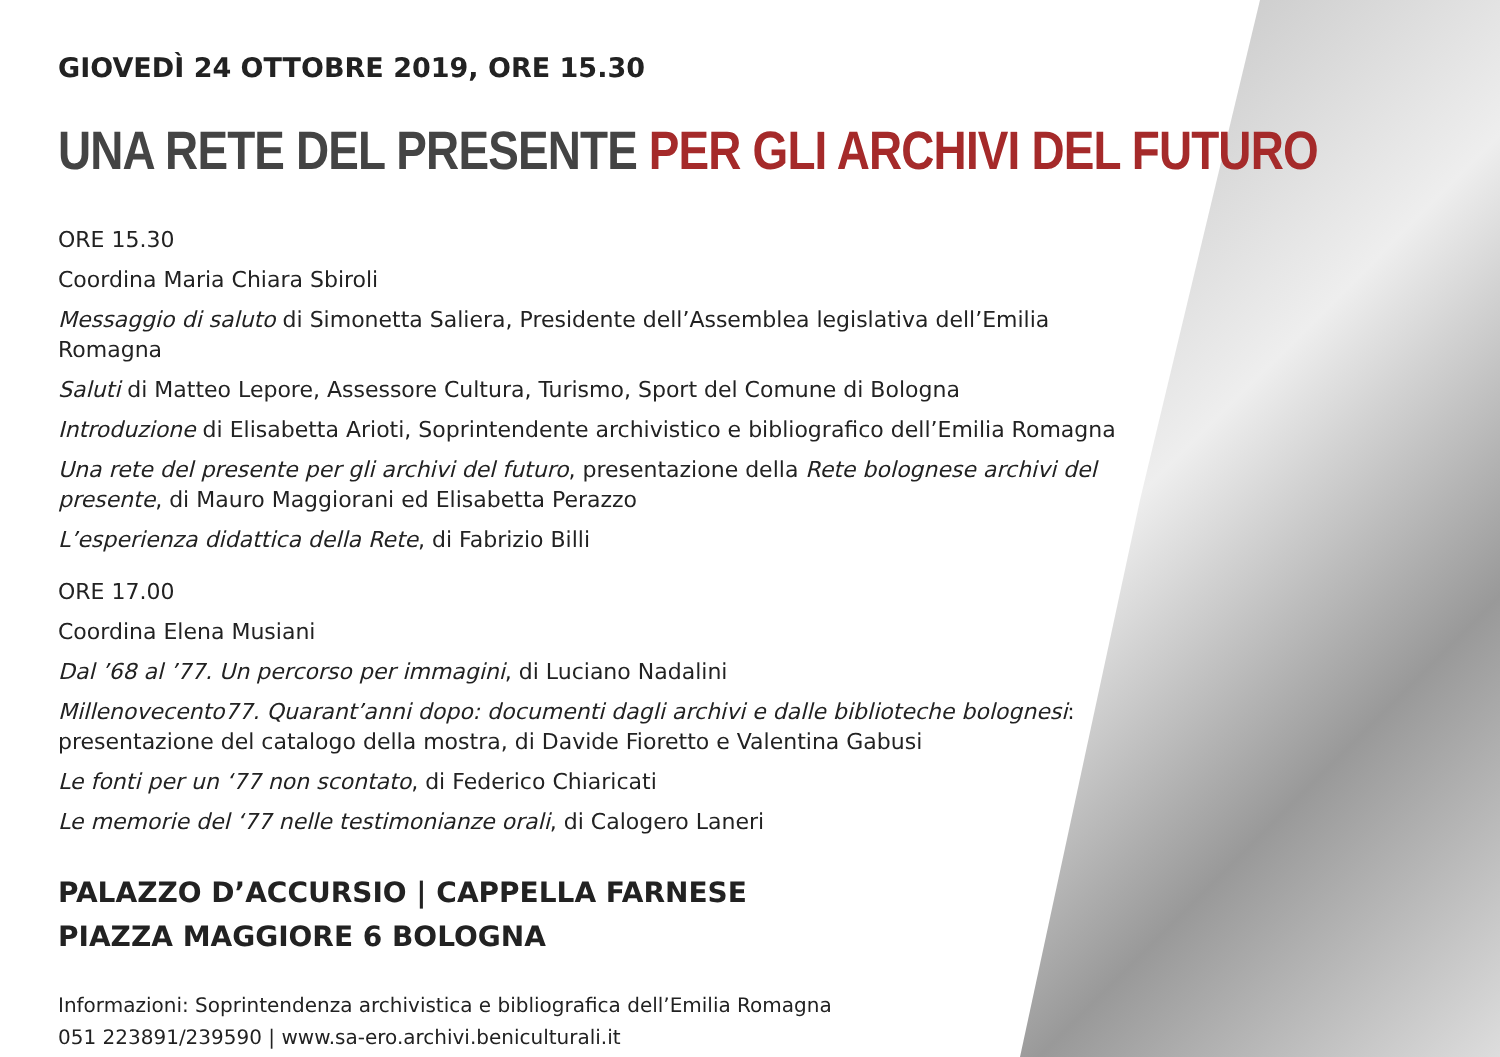GIOVEDÌ 24 OTTOBRE 2019, ORE 15.30
UNA RETE DEL PRESENTE PER GLI ARCHIVI DEL FUTURO
ORE 15.30
Coordina Maria Chiara Sbiroli
Messaggio di saluto di Simonetta Saliera, Presidente dell’Assemblea legislativa dell’Emilia Romagna
Saluti di Matteo Lepore, Assessore Cultura, Turismo, Sport del Comune di Bologna
Introduzione di Elisabetta Arioti, Soprintendente archivistico e bibliografico dell’Emilia Romagna
Una rete del presente per gli archivi del futuro, presentazione della Rete bolognese archivi del presente, di Mauro Maggiorani ed Elisabetta Perazzo
L’esperienza didattica della Rete, di Fabrizio Billi
ORE 17.00
Coordina Elena Musiani
Dal ’68 al ’77. Un percorso per immagini, di Luciano Nadalini
Millenovecento77. Quarant’anni dopo: documenti dagli archivi e dalle biblioteche bolognesi: presentazione del catalogo della mostra, di Davide Fioretto e Valentina Gabusi
Le fonti per un ‘77 non scontato, di Federico Chiaricati
Le memorie del ‘77 nelle testimonianze orali, di Calogero Laneri
PALAZZO D’ACCURSIO | CAPPELLA FARNESE
PIAZZA MAGGIORE 6 BOLOGNA
Informazioni: Soprintendenza archivistica e bibliografica dell’Emilia Romagna
051 223891/239590 | www.sa-ero.archivi.beniculturali.it